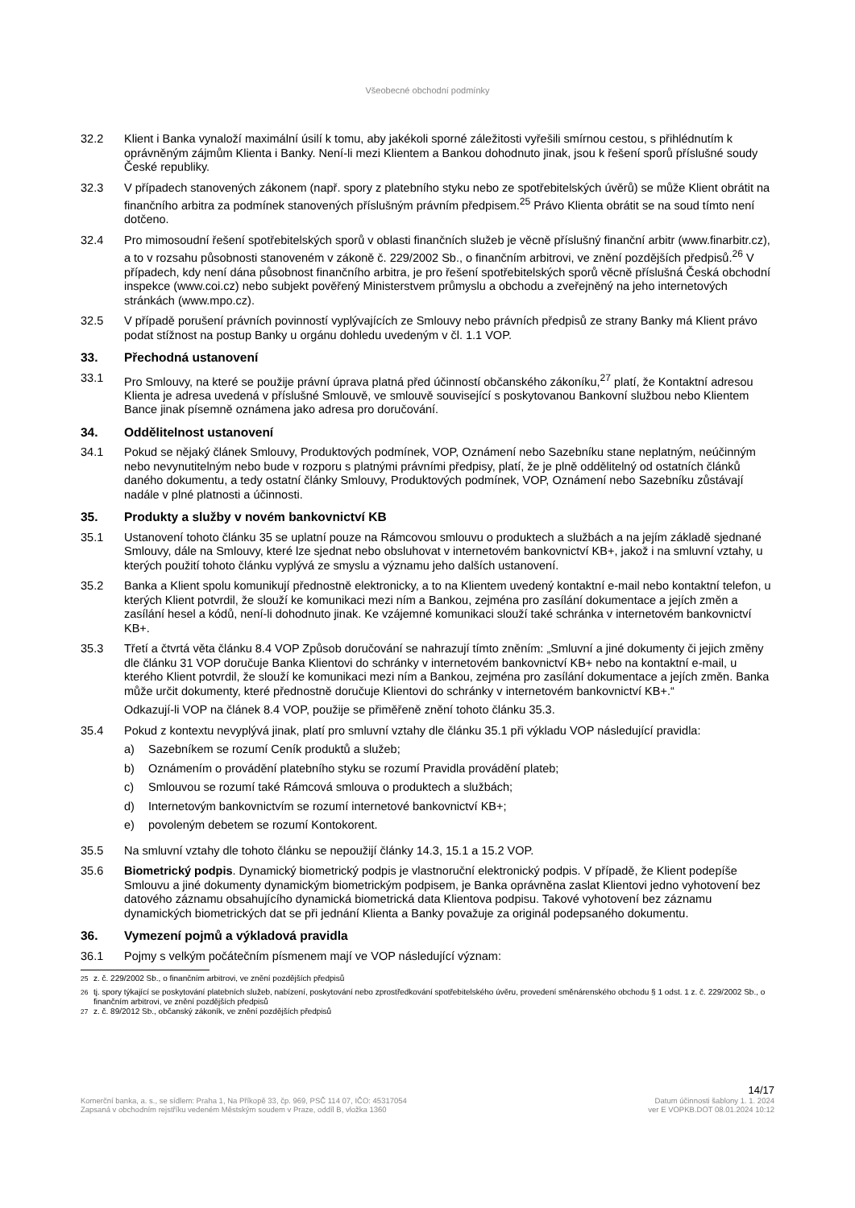Všeobecné obchodní podmínky
32.2 Klient i Banka vynaloží maximální úsilí k tomu, aby jakékoli sporné záležitosti vyřešili smírnou cestou, s přihlédnutím k oprávněným zájmům Klienta i Banky. Není-li mezi Klientem a Bankou dohodnuto jinak, jsou k řešení sporů příslušné soudy České republiky.
32.3 V případech stanovených zákonem (např. spory z platebního styku nebo ze spotřebitelských úvěrů) se může Klient obrátit na finančního arbitra za podmínek stanovených příslušným právním předpisem.<sup>25</sup> Právo Klienta obrátit se na soud tímto není dotčeno.
32.4 Pro mimosoudní řešení spotřebitelských sporů v oblasti finančních služeb je věcně příslušný finanční arbitr (www.finarbitr.cz), a to v rozsahu působnosti stanoveném v zákoně č. 229/2002 Sb., o finančním arbitrovi, ve znění pozdějších předpisů.<sup>26</sup> V případech, kdy není dána působnost finančního arbitra, je pro řešení spotřebitelských sporů věcně příslušná Česká obchodní inspekce (www.coi.cz) nebo subjekt pověřený Ministerstvem průmyslu a obchodu a zveřejněný na jeho internetových stránkách (www.mpo.cz).
32.5 V případě porušení právních povinností vyplývajících ze Smlouvy nebo právních předpisů ze strany Banky má Klient právo podat stížnost na postup Banky u orgánu dohledu uvedeným v čl. 1.1 VOP.
33. Přechodná ustanovení
33.1 Pro Smlouvy, na které se použije právní úprava platná před účinností občanského zákoníku,<sup>27</sup> platí, že Kontaktní adresou Klienta je adresa uvedená v příslušné Smlouvě, ve smlouvě související s poskytovanou Bankovní službou nebo Klientem Bance jinak písemně oznámena jako adresa pro doručování.
34. Oddělitelnost ustanovení
34.1 Pokud se nějaký článek Smlouvy, Produktových podmínek, VOP, Oznámení nebo Sazebníku stane neplatným, neúčinným nebo nevynutitelným nebo bude v rozporu s platnými právními předpisy, platí, že je plně oddělitelný od ostatních článků daného dokumentu, a tedy ostatní články Smlouvy, Produktových podmínek, VOP, Oznámení nebo Sazebníku zůstávají nadále v plné platnosti a účinnosti.
35. Produkty a služby v novém bankovnictví KB
35.1 Ustanovení tohoto článku 35 se uplatní pouze na Rámcovou smlouvu o produktech a službách a na jejím základě sjednané Smlouvy, dále na Smlouvy, které lze sjednat nebo obsluhovat v internetovém bankovnictví KB+, jakož i na smluvní vztahy, u kterých použití tohoto článku vyplývá ze smyslu a významu jeho dalších ustanovení.
35.2 Banka a Klient spolu komunikují přednostně elektronicky, a to na Klientem uvedený kontaktní e-mail nebo kontaktní telefon, u kterých Klient potvrdil, že slouží ke komunikaci mezi ním a Bankou, zejména pro zasílání dokumentace a jejích změn a zasílání hesel a kódů, není-li dohodnuto jinak. Ke vzájemné komunikaci slouží také schránka v internetovém bankovnictví KB+.
35.3 Třetí a čtvrtá věta článku 8.4 VOP Způsob doručování se nahrazují tímto zněním: „Smluvní a jiné dokumenty či jejich změny dle článku 31 VOP doručuje Banka Klientovi do schránky v internetovém bankovnictví KB+ nebo na kontaktní e-mail, u kterého Klient potvrdil, že slouží ke komunikaci mezi ním a Bankou, zejména pro zasílání dokumentace a jejích změn. Banka může určit dokumenty, které přednostně doručuje Klientovi do schránky v internetovém bankovnictví KB+.“
Odkazují-li VOP na článek 8.4 VOP, použije se přiměřeně znění tohoto článku 35.3.
35.4 Pokud z kontextu nevyplývá jinak, platí pro smluvní vztahy dle článku 35.1 při výkladu VOP následující pravidla:
a) Sazebníkem se rozumí Ceník produktů a služeb;
b) Oznámením o provádění platebního styku se rozumí Pravidla provádění plateb;
c) Smlouvou se rozumí také Rámcová smlouva o produktech a službách;
d) Internetovým bankovnictvím se rozumí internetové bankovnictví KB+;
e) povoleným debetem se rozumí Kontokorent.
35.5 Na smluvní vztahy dle tohoto článku se nepoužijí články 14.3, 15.1 a 15.2 VOP.
35.6 Biometrický podpis. Dynamický biometrický podpis je vlastnoruční elektronický podpis. V případě, že Klient podepíše Smlouvu a jiné dokumenty dynamickým biometrickým podpisem, je Banka oprávněna zaslat Klientovi jedno vyhotovení bez datového záznamu obsahujícího dynamická biometrická data Klientova podpisu. Takové vyhotovení bez záznamu dynamických biometrických dat se při jednání Klienta a Banky považuje za originál podepsaného dokumentu.
36. Vymezení pojmů a výkladová pravidla
36.1 Pojmy s velkým počátečním písmenem mají ve VOP následující význam:
<sup>25</sup> z. č. 229/2002 Sb., o finančním arbitrovi, ve znění pozdějších předpisů
<sup>26</sup> tj. spory týkající se poskytování platebních služeb, nabízení, poskytování nebo zprostředkování spotřebitelského úvěru, provedení směnárenského obchodu § 1 odst. 1 z. č. 229/2002 Sb., o finančním arbitrovi, ve znění pozdějších předpisů
<sup>27</sup> z. č. 89/2012 Sb., občanský zákoník, ve znění pozdějších předpisů
14/17
Komerční banka, a. s., se sídlem: Praha 1, Na Příkopě 33, čp. 969, PSČ 114 07, IČO: 45317054 Datum účinnosti šablony 1. 1. 2024
Zapsaná v obchodním rejstříku vedeném Městským soudem v Praze, oddíl B, vložka 1360 ver E VOPKB.DOT 08.01.2024 10:12